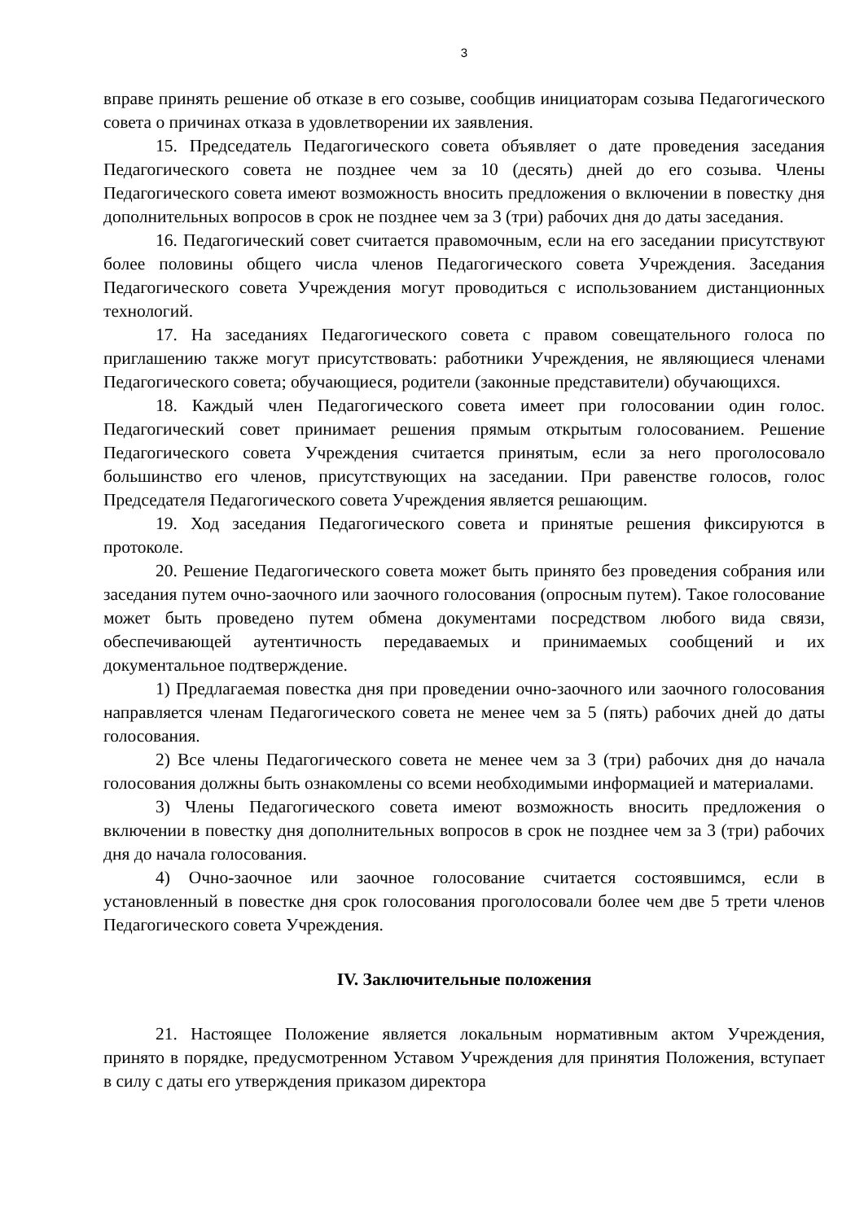3
вправе принять решение об отказе в его созыве, сообщив инициаторам созыва Педагогического совета о причинах отказа в удовлетворении их заявления.
15. Председатель Педагогического совета объявляет о дате проведения заседания Педагогического совета не позднее чем за 10 (десять) дней до его созыва. Члены Педагогического совета имеют возможность вносить предложения о включении в повестку дня дополнительных вопросов в срок не позднее чем за 3 (три) рабочих дня до даты заседания.
16. Педагогический совет считается правомочным, если на его заседании присутствуют более половины общего числа членов Педагогического совета Учреждения. Заседания Педагогического совета Учреждения могут проводиться с использованием дистанционных технологий.
17. На заседаниях Педагогического совета с правом совещательного голоса по приглашению также могут присутствовать: работники Учреждения, не являющиеся членами Педагогического совета; обучающиеся, родители (законные представители) обучающихся.
18. Каждый член Педагогического совета имеет при голосовании один голос. Педагогический совет принимает решения прямым открытым голосованием. Решение Педагогического совета Учреждения считается принятым, если за него проголосовало большинство его членов, присутствующих на заседании. При равенстве голосов, голос Председателя Педагогического совета Учреждения является решающим.
19. Ход заседания Педагогического совета и принятые решения фиксируются в протоколе.
20. Решение Педагогического совета может быть принято без проведения собрания или заседания путем очно-заочного или заочного голосования (опросным путем). Такое голосование может быть проведено путем обмена документами посредством любого вида связи, обеспечивающей аутентичность передаваемых и принимаемых сообщений и их документальное подтверждение.
1) Предлагаемая повестка дня при проведении очно-заочного или заочного голосования направляется членам Педагогического совета не менее чем за 5 (пять) рабочих дней до даты голосования.
2) Все члены Педагогического совета не менее чем за 3 (три) рабочих дня до начала голосования должны быть ознакомлены со всеми необходимыми информацией и материалами.
3) Члены Педагогического совета имеют возможность вносить предложения о включении в повестку дня дополнительных вопросов в срок не позднее чем за 3 (три) рабочих дня до начала голосования.
4) Очно-заочное или заочное голосование считается состоявшимся, если в установленный в повестке дня срок голосования проголосовали более чем две 5 трети членов Педагогического совета Учреждения.
IV. Заключительные положения
21. Настоящее Положение является локальным нормативным актом Учреждения, принято в порядке, предусмотренном Уставом Учреждения для принятия Положения, вступает в силу с даты его утверждения приказом директора